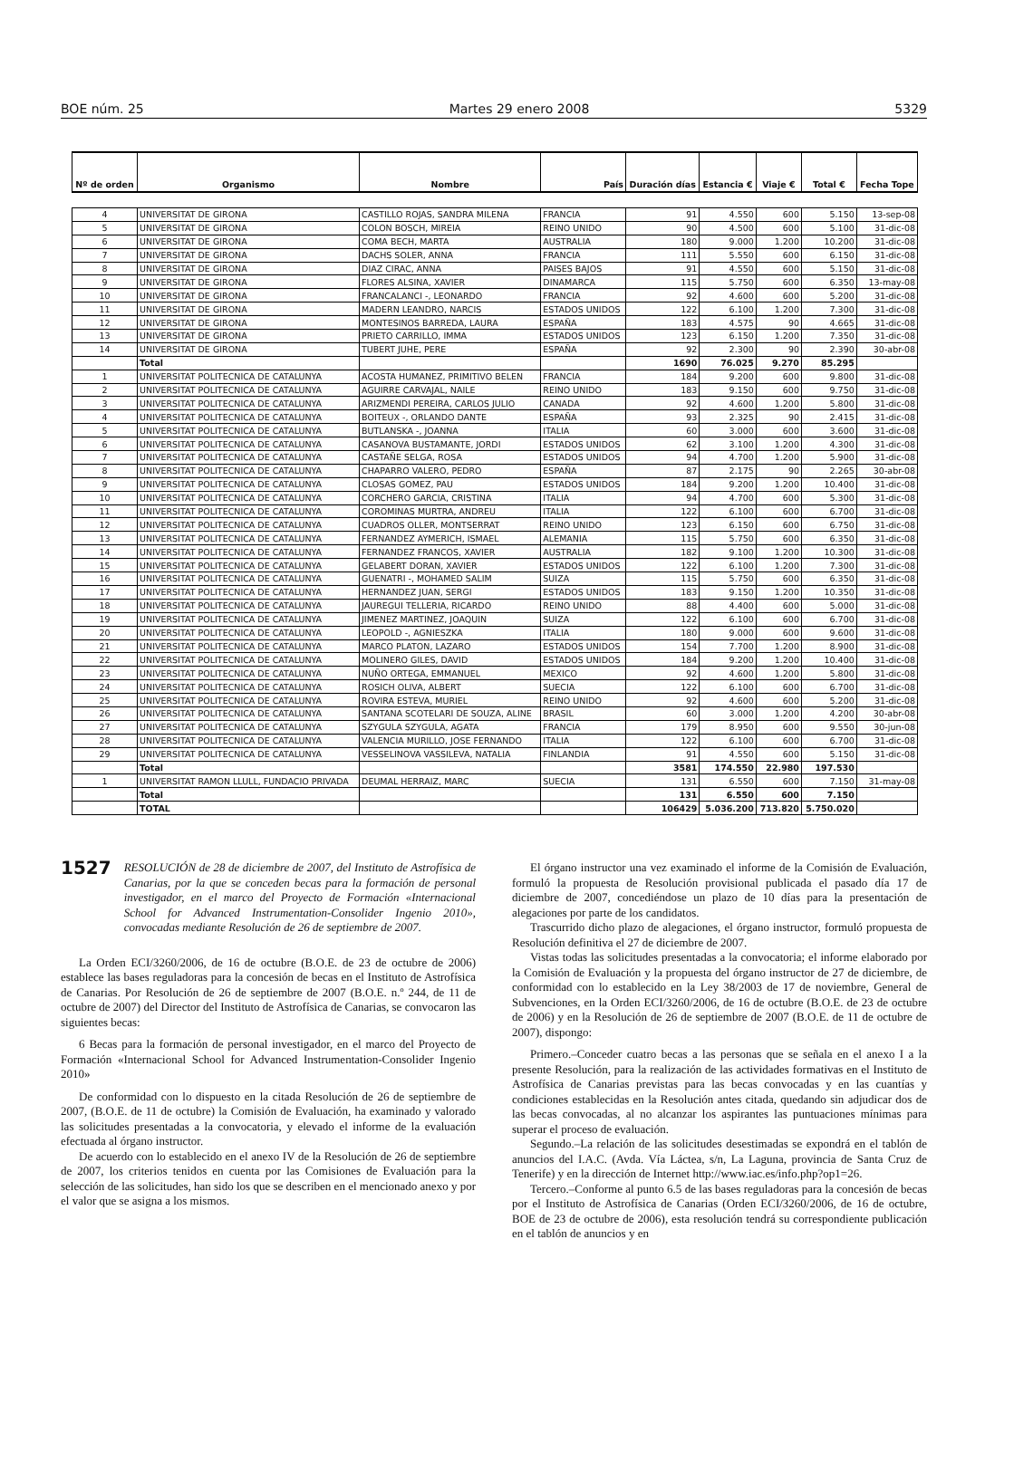BOE núm. 25 Martes 29 enero 2008 5329
| Nº de orden | Organismo | Nombre | País | Duración días | Estancia € | Viaje € | Total € | Fecha Tope |
| --- | --- | --- | --- | --- | --- | --- | --- | --- |
| 4 | UNIVERSITAT DE GIRONA | CASTILLO ROJAS, SANDRA MILENA | FRANCIA | 91 | 4.550 | 600 | 5.150 | 13-sep-08 |
| 5 | UNIVERSITAT DE GIRONA | COLON BOSCH, MIREIA | REINO UNIDO | 90 | 4.500 | 600 | 5.100 | 31-dic-08 |
| 6 | UNIVERSITAT DE GIRONA | COMA BECH, MARTA | AUSTRALIA | 180 | 9.000 | 1.200 | 10.200 | 31-dic-08 |
| 7 | UNIVERSITAT DE GIRONA | DACHS SOLER, ANNA | FRANCIA | 111 | 5.550 | 600 | 6.150 | 31-dic-08 |
| 8 | UNIVERSITAT DE GIRONA | DIAZ CIRAC, ANNA | PAISES BAJOS | 91 | 4.550 | 600 | 5.150 | 31-dic-08 |
| 9 | UNIVERSITAT DE GIRONA | FLORES ALSINA, XAVIER | DINAMARCA | 115 | 5.750 | 600 | 6.350 | 13-may-08 |
| 10 | UNIVERSITAT DE GIRONA | FRANCALANCI -, LEONARDO | FRANCIA | 92 | 4.600 | 600 | 5.200 | 31-dic-08 |
| 11 | UNIVERSITAT DE GIRONA | MADERN LEANDRO, NARCIS | ESTADOS UNIDOS | 122 | 6.100 | 1.200 | 7.300 | 31-dic-08 |
| 12 | UNIVERSITAT DE GIRONA | MONTESINOS BARREDA, LAURA | ESPAÑA | 183 | 4.575 | 90 | 4.665 | 31-dic-08 |
| 13 | UNIVERSITAT DE GIRONA | PRIETO CARRILLO, IMMA | ESTADOS UNIDOS | 123 | 6.150 | 1.200 | 7.350 | 31-dic-08 |
| 14 | UNIVERSITAT DE GIRONA | TUBERT JUHE, PERE | ESPAÑA | 92 | 2.300 | 90 | 2.390 | 30-abr-08 |
| | Total | | | 1690 | 76.025 | 9.270 | 85.295 | |
| 1 | UNIVERSITAT POLITECNICA DE CATALUNYA | ACOSTA HUMANEZ, PRIMITIVO BELEN | FRANCIA | 184 | 9.200 | 600 | 9.800 | 31-dic-08 |
| 2 | UNIVERSITAT POLITECNICA DE CATALUNYA | AGUIRRE CARVAJAL, NAILE | REINO UNIDO | 183 | 9.150 | 600 | 9.750 | 31-dic-08 |
| 3 | UNIVERSITAT POLITECNICA DE CATALUNYA | ARIZMENDI PEREIRA, CARLOS JULIO | CANADA | 92 | 4.600 | 1.200 | 5.800 | 31-dic-08 |
| 4 | UNIVERSITAT POLITECNICA DE CATALUNYA | BOITEUX -, ORLANDO DANTE | ESPAÑA | 93 | 2.325 | 90 | 2.415 | 31-dic-08 |
| 5 | UNIVERSITAT POLITECNICA DE CATALUNYA | BUTLANSKA -, JOANNA | ITALIA | 60 | 3.000 | 600 | 3.600 | 31-dic-08 |
| 6 | UNIVERSITAT POLITECNICA DE CATALUNYA | CASANOVA BUSTAMANTE, JORDI | ESTADOS UNIDOS | 62 | 3.100 | 1.200 | 4.300 | 31-dic-08 |
| 7 | UNIVERSITAT POLITECNICA DE CATALUNYA | CASTAÑE SELGA, ROSA | ESTADOS UNIDOS | 94 | 4.700 | 1.200 | 5.900 | 31-dic-08 |
| 8 | UNIVERSITAT POLITECNICA DE CATALUNYA | CHAPARRO VALERO, PEDRO | ESPAÑA | 87 | 2.175 | 90 | 2.265 | 30-abr-08 |
| 9 | UNIVERSITAT POLITECNICA DE CATALUNYA | CLOSAS GOMEZ, PAU | ESTADOS UNIDOS | 184 | 9.200 | 1.200 | 10.400 | 31-dic-08 |
| 10 | UNIVERSITAT POLITECNICA DE CATALUNYA | CORCHERO GARCIA, CRISTINA | ITALIA | 94 | 4.700 | 600 | 5.300 | 31-dic-08 |
| 11 | UNIVERSITAT POLITECNICA DE CATALUNYA | COROMINAS MURTRA, ANDREU | ITALIA | 122 | 6.100 | 600 | 6.700 | 31-dic-08 |
| 12 | UNIVERSITAT POLITECNICA DE CATALUNYA | CUADROS OLLER, MONTSERRAT | REINO UNIDO | 123 | 6.150 | 600 | 6.750 | 31-dic-08 |
| 13 | UNIVERSITAT POLITECNICA DE CATALUNYA | FERNANDEZ AYMERICH, ISMAEL | ALEMANIA | 115 | 5.750 | 600 | 6.350 | 31-dic-08 |
| 14 | UNIVERSITAT POLITECNICA DE CATALUNYA | FERNANDEZ FRANCOS, XAVIER | AUSTRALIA | 182 | 9.100 | 1.200 | 10.300 | 31-dic-08 |
| 15 | UNIVERSITAT POLITECNICA DE CATALUNYA | GELABERT DORAN, XAVIER | ESTADOS UNIDOS | 122 | 6.100 | 1.200 | 7.300 | 31-dic-08 |
| 16 | UNIVERSITAT POLITECNICA DE CATALUNYA | GUENATRI -, MOHAMED SALIM | SUIZA | 115 | 5.750 | 600 | 6.350 | 31-dic-08 |
| 17 | UNIVERSITAT POLITECNICA DE CATALUNYA | HERNANDEZ JUAN, SERGI | ESTADOS UNIDOS | 183 | 9.150 | 1.200 | 10.350 | 31-dic-08 |
| 18 | UNIVERSITAT POLITECNICA DE CATALUNYA | JAUREGUI TELLERIA, RICARDO | REINO UNIDO | 88 | 4.400 | 600 | 5.000 | 31-dic-08 |
| 19 | UNIVERSITAT POLITECNICA DE CATALUNYA | JIMENEZ MARTINEZ, JOAQUIN | SUIZA | 122 | 6.100 | 600 | 6.700 | 31-dic-08 |
| 20 | UNIVERSITAT POLITECNICA DE CATALUNYA | LEOPOLD -, AGNIESZKA | ITALIA | 180 | 9.000 | 600 | 9.600 | 31-dic-08 |
| 21 | UNIVERSITAT POLITECNICA DE CATALUNYA | MARCO PLATON, LAZARO | ESTADOS UNIDOS | 154 | 7.700 | 1.200 | 8.900 | 31-dic-08 |
| 22 | UNIVERSITAT POLITECNICA DE CATALUNYA | MOLINERO GILES, DAVID | ESTADOS UNIDOS | 184 | 9.200 | 1.200 | 10.400 | 31-dic-08 |
| 23 | UNIVERSITAT POLITECNICA DE CATALUNYA | NUÑO ORTEGA, EMMANUEL | MEXICO | 92 | 4.600 | 1.200 | 5.800 | 31-dic-08 |
| 24 | UNIVERSITAT POLITECNICA DE CATALUNYA | ROSICH OLIVA, ALBERT | SUECIA | 122 | 6.100 | 600 | 6.700 | 31-dic-08 |
| 25 | UNIVERSITAT POLITECNICA DE CATALUNYA | ROVIRA ESTEVA, MURIEL | REINO UNIDO | 92 | 4.600 | 600 | 5.200 | 31-dic-08 |
| 26 | UNIVERSITAT POLITECNICA DE CATALUNYA | SANTANA SCOTELARI DE SOUZA, ALINE | BRASIL | 60 | 3.000 | 1.200 | 4.200 | 30-abr-08 |
| 27 | UNIVERSITAT POLITECNICA DE CATALUNYA | SZYGULA SZYGULA, AGATA | FRANCIA | 179 | 8.950 | 600 | 9.550 | 30-jun-08 |
| 28 | UNIVERSITAT POLITECNICA DE CATALUNYA | VALENCIA MURILLO, JOSE FERNANDO | ITALIA | 122 | 6.100 | 600 | 6.700 | 31-dic-08 |
| 29 | UNIVERSITAT POLITECNICA DE CATALUNYA | VESSELINOVA VASSILEVA, NATALIA | FINLANDIA | 91 | 4.550 | 600 | 5.150 | 31-dic-08 |
| | Total | | | 3581 | 174.550 | 22.980 | 197.530 | |
| 1 | UNIVERSITAT RAMON LLULL, FUNDACIO PRIVADA | DEUMAL HERRAIZ, MARC | SUECIA | 131 | 6.550 | 600 | 7.150 | 31-may-08 |
| | Total | | | 131 | 6.550 | 600 | 7.150 | |
| | TOTAL | | | 106429 | 5.036.200 | 713.820 | 5.750.020 | |
1527 RESOLUCIÓN de 28 de diciembre de 2007, del Instituto de Astrofísica de Canarias, por la que se conceden becas para la formación de personal investigador, en el marco del Proyecto de Formación «Internacional School for Advanced Instrumentation-Consolider Ingenio 2010», convocadas mediante Resolución de 26 de septiembre de 2007.
La Orden ECI/3260/2006, de 16 de octubre (B.O.E. de 23 de octubre de 2006) establece las bases reguladoras para la concesión de becas en el Instituto de Astrofísica de Canarias. Por Resolución de 26 de septiembre de 2007 (B.O.E. n.º 244, de 11 de octubre de 2007) del Director del Instituto de Astrofísica de Canarias, se convocaron las siguientes becas:
6 Becas para la formación de personal investigador, en el marco del Proyecto de Formación «Internacional School for Advanced Instrumentation-Consolider Ingenio 2010»
De conformidad con lo dispuesto en la citada Resolución de 26 de septiembre de 2007, (B.O.E. de 11 de octubre) la Comisión de Evaluación, ha examinado y valorado las solicitudes presentadas a la convocatoria, y elevado el informe de la evaluación efectuada al órgano instructor.
De acuerdo con lo establecido en el anexo IV de la Resolución de 26 de septiembre de 2007, los criterios tenidos en cuenta por las Comisiones de Evaluación para la selección de las solicitudes, han sido los que se describen en el mencionado anexo y por el valor que se asigna a los mismos.
El órgano instructor una vez examinado el informe de la Comisión de Evaluación, formuló la propuesta de Resolución provisional publicada el pasado día 17 de diciembre de 2007, concediéndose un plazo de 10 días para la presentación de alegaciones por parte de los candidatos.
Trascurrido dicho plazo de alegaciones, el órgano instructor, formuló propuesta de Resolución definitiva el 27 de diciembre de 2007.
Vistas todas las solicitudes presentadas a la convocatoria; el informe elaborado por la Comisión de Evaluación y la propuesta del órgano instructor de 27 de diciembre, de conformidad con lo establecido en la Ley 38/2003 de 17 de noviembre, General de Subvenciones, en la Orden ECI/3260/2006, de 16 de octubre (B.O.E. de 23 de octubre de 2006) y en la Resolución de 26 de septiembre de 2007 (B.O.E. de 11 de octubre de 2007), dispongo:
Primero.–Conceder cuatro becas a las personas que se señala en el anexo I a la presente Resolución, para la realización de las actividades formativas en el Instituto de Astrofísica de Canarias previstas para las becas convocadas y en las cuantías y condiciones establecidas en la Resolución antes citada, quedando sin adjudicar dos de las becas convocadas, al no alcanzar los aspirantes las puntuaciones mínimas para superar el proceso de evaluación.
Segundo.–La relación de las solicitudes desestimadas se expondrá en el tablón de anuncios del I.A.C. (Avda. Vía Láctea, s/n, La Laguna, provincia de Santa Cruz de Tenerife) y en la dirección de Internet http://www.iac.es/info.php?op1=26.
Tercero.–Conforme al punto 6.5 de las bases reguladoras para la concesión de becas por el Instituto de Astrofísica de Canarias (Orden ECI/3260/2006, de 16 de octubre, BOE de 23 de octubre de 2006), esta resolución tendrá su correspondiente publicación en el tablón de anuncios y en